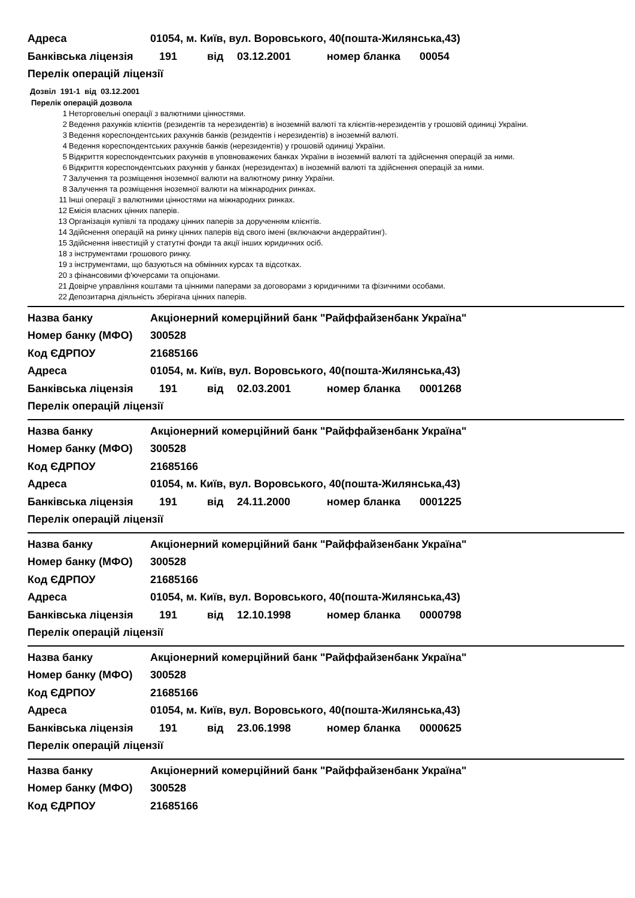Адреса
01054, м. Київ, вул. Воровського, 40(пошта-Жилянська,43)
Банківська ліцензія 191 від 03.12.2001 номер бланка 00054
Перелік операцій ліцензії
Дозвіл 191-1 від 03.12.2001
Перелік операцій дозвола
1 Неторговельні операції з валютними цінностями.
2 Ведення рахунків клієнтів (резидентів та нерезидентів) в іноземній валюті та клієнтів-нерезидентів у грошовій одиниці України.
3 Ведення кореспондентських рахунків банків (резидентів і нерезидентів) в іноземній валюті.
4 Ведення кореспондентських рахунків банків (нерезидентів) у грошовій одиниці України.
5 Відкриття кореспондентських рахунків в уповноважених банках України в іноземній валюті та здійснення операцій за ними.
6 Відкриття кореспондентських рахунків у банках (нерезидентах) в іноземній валюті та здійснення операцій за ними.
7 Залучення та розміщення іноземної валюти на валютному ринку України.
8 Залучення та розміщення іноземної валюти на міжнародних ринках.
11 Інші операції з валютними цінностями на міжнародних ринках.
12 Емісія власних цінних паперів.
13 Організація купівлі та продажу цінних паперів за дорученням клієнтів.
14 Здійснення операцій на ринку цінних паперів від свого імені (включаючи андеррайтинг).
15 Здійснення інвестицій у статутні фонди та акції інших юридичних осіб.
18 з інструментами грошового ринку.
19 з інструментами, що базуються на обмінних курсах та відсотках.
20 з фінансовими ф'ючерсами та опціонами.
21 Довірче управління коштами та цінними паперами за договорами з юридичними та фізичними особами.
22 Депозитарна діяльність зберігача цінних паперів.
Назва банку
Акціонерний комерційний банк "Райффайзенбанк Україна"
Номер банку (МФО) 300528
Код ЄДРПОУ 21685166
Адреса
01054, м. Київ, вул. Воровського, 40(пошта-Жилянська,43)
Банківська ліцензія 191 від 02.03.2001 номер бланка 0001268
Перелік операцій ліцензії
Назва банку
Акціонерний комерційний банк "Райффайзенбанк Україна"
Номер банку (МФО) 300528
Код ЄДРПОУ 21685166
Адреса
01054, м. Київ, вул. Воровського, 40(пошта-Жилянська,43)
Банківська ліцензія 191 від 24.11.2000 номер бланка 0001225
Перелік операцій ліцензії
Назва банку
Акціонерний комерційний банк "Райффайзенбанк Україна"
Номер банку (МФО) 300528
Код ЄДРПОУ 21685166
Адреса
01054, м. Київ, вул. Воровського, 40(пошта-Жилянська,43)
Банківська ліцензія 191 від 12.10.1998 номер бланка 0000798
Перелік операцій ліцензії
Назва банку
Акціонерний комерційний банк "Райффайзенбанк Україна"
Номер банку (МФО) 300528
Код ЄДРПОУ 21685166
Адреса
01054, м. Київ, вул. Воровського, 40(пошта-Жилянська,43)
Банківська ліцензія 191 від 23.06.1998 номер бланка 0000625
Перелік операцій ліцензії
Назва банку
Акціонерний комерційний банк "Райффайзенбанк Україна"
Номер банку (МФО) 300528
Код ЄДРПОУ 21685166